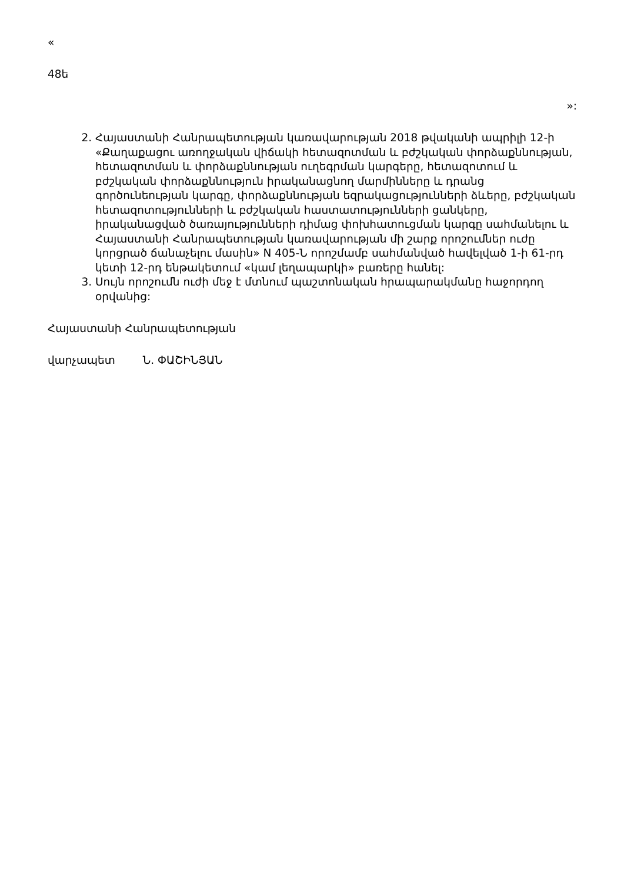«
48ե
»:
2. Հայաստանի Հանրապետության կառավարության 2018 թվականի ապրիլի 12-ի «Քաղաքացու առողջական վիճակի հետազոտման և բժշկական փորձաքննության, հետազոտման և փորձաքննության ուղեգրման կարգերը, հետազոտում և բժշկական փորձաքննություն իրականացնող մարմինները և դրանց գործունեության կարգը, փորձաքննության եզրակացությունների ձևերը, բժշկական հետազոտությունների և բժշկական հաստատությունների ցանկերը, իրականացված ծառայությունների դիմաց փոխհատուցման կարգը սահմանելու և Հայաստանի Հանրապետության կառավարության մի շարք որոշումներ ուժը կորցրած ճանաչելու մասին» N 405-Ն որոշմամբ սահմանված հավելված 1-ի 61-րդ կետի 12-րդ ենթակետում «կամ լեղապարկի» բառերը հանել:
3. Սույն որոշումն ուժի մեջ է մտնում պաշտոնական հրապարակմանը հաջորդող օրվանից:
Հայաստանի Հանրապետության
վարչապետ Ն. ՓԱՇԻՆՅԱՆ